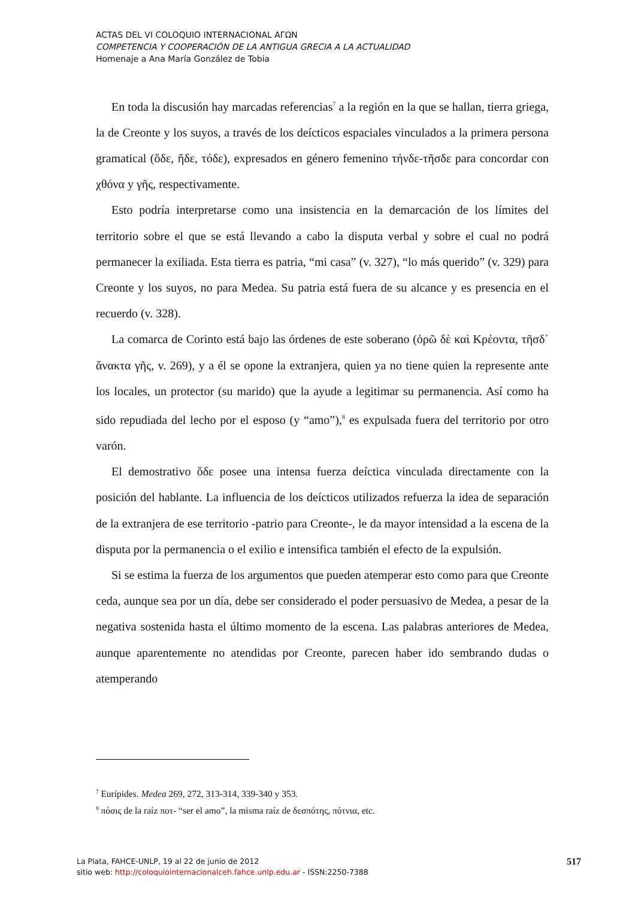ACTAS DEL VI COLOQUIO INTERNACIONAL ΑΓΩΝ
COMPETENCIA Y COOPERACIÓN DE LA ANTIGUA GRECIA A LA ACTUALIDAD
Homenaje a Ana María González de Tobia
En toda la discusión hay marcadas referencias<sup>7</sup> a la región en la que se hallan, tierra griega, la de Creonte y los suyos, a través de los deícticos espaciales vinculados a la primera persona gramatical (ὅδε, ἥδε, τόδε), expresados en género femenino τήνδε-τῆσδε para concordar con χθόνα y γῆς, respectivamente.
Esto podría interpretarse como una insistencia en la demarcación de los límites del territorio sobre el que se está llevando a cabo la disputa verbal y sobre el cual no podrá permanecer la exiliada. Esta tierra es patria, “mi casa” (v. 327), “lo más querido” (v. 329) para Creonte y los suyos, no para Medea. Su patria está fuera de su alcance y es presencia en el recuerdo (v. 328).
La comarca de Corinto está bajo las órdenes de este soberano (ὁρῶ δὲ καὶ Κρέοντα, τῆσδ᾽ ἄνακτα γῆς, v. 269), y a él se opone la extranjera, quien ya no tiene quien la represente ante los locales, un protector (su marido) que la ayude a legitimar su permanencia. Así como ha sido repudiada del lecho por el esposo (y “amo”),<sup>8</sup> es expulsada fuera del territorio por otro varón.
El demostrativo ὅδε posee una intensa fuerza deíctica vinculada directamente con la posición del hablante. La influencia de los deícticos utilizados refuerza la idea de separación de la extranjera de ese territorio -patrio para Creonte-, le da mayor intensidad a la escena de la disputa por la permanencia o el exilio e intensifica también el efecto de la expulsión.
Si se estima la fuerza de los argumentos que pueden atemperar esto como para que Creonte ceda, aunque sea por un día, debe ser considerado el poder persuasivo de Medea, a pesar de la negativa sostenida hasta el último momento de la escena. Las palabras anteriores de Medea, aunque aparentemente no atendidas por Creonte, parecen haber ido sembrando dudas o atemperando
<sup>7</sup> Eurípides. Medea 269, 272, 313-314, 339-340 y 353.
<sup>8</sup> πόσις de la raíz ποτ- “ser el amo”, la misma raíz de δεσπότης, πότνια, etc.
517 La Plata, FAHCE-UNLP, 19 al 22 de junio de 2012
sitio web: http://coloquiointernacionalceh.fahce.unlp.edu.ar - ISSN:2250-7388